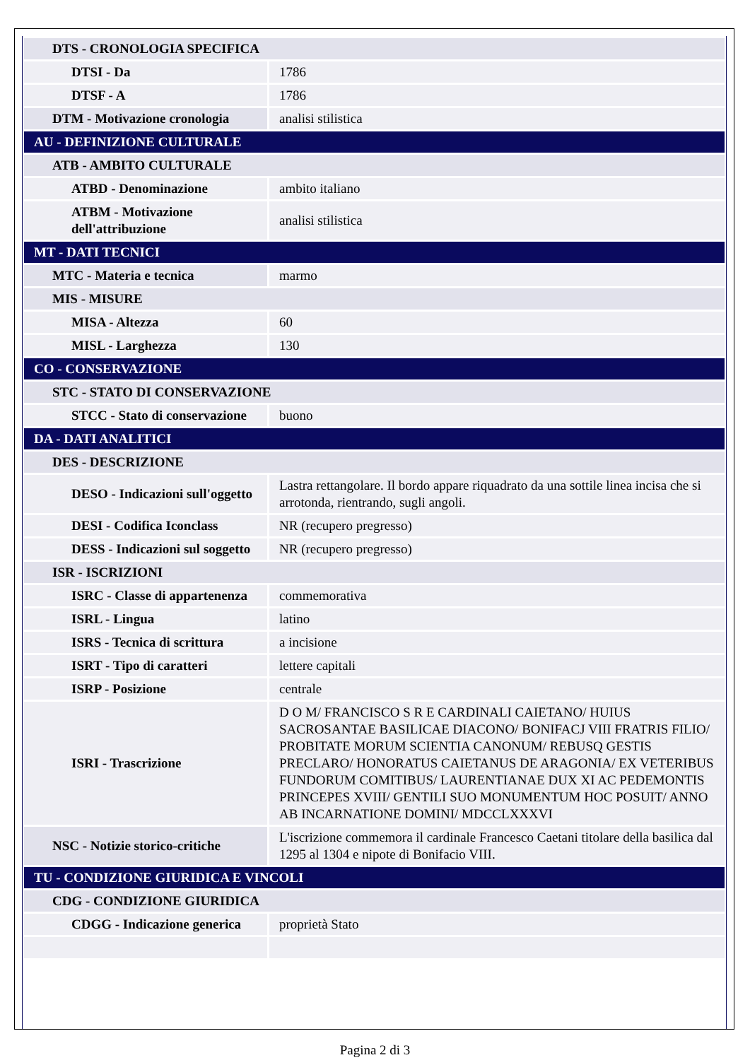| DTS - CRONOLOGIA SPECIFICA | |
| DTSI - Da | 1786 |
| DTSF - A | 1786 |
| DTM - Motivazione cronologia | analisi stilistica |
| AU - DEFINIZIONE CULTURALE | |
| ATB - AMBITO CULTURALE | |
| ATBD - Denominazione | ambito italiano |
| ATBM - Motivazione dell'attribuzione | analisi stilistica |
| MT - DATI TECNICI | |
| MTC - Materia e tecnica | marmo |
| MIS - MISURE | |
| MISA - Altezza | 60 |
| MISL - Larghezza | 130 |
| CO - CONSERVAZIONE | |
| STC - STATO DI CONSERVAZIONE | |
| STCC - Stato di conservazione | buono |
| DA - DATI ANALITICI | |
| DES - DESCRIZIONE | |
| DESO - Indicazioni sull'oggetto | Lastra rettangolare. Il bordo appare riquadrato da una sottile linea incisa che si arrotonda, rientrando, sugli angoli. |
| DESI - Codifica Iconclass | NR (recupero pregresso) |
| DESS - Indicazioni sul soggetto | NR (recupero pregresso) |
| ISR - ISCRIZIONI | |
| ISRC - Classe di appartenenza | commemorativa |
| ISRL - Lingua | latino |
| ISRS - Tecnica di scrittura | a incisione |
| ISRT - Tipo di caratteri | lettere capitali |
| ISRP - Posizione | centrale |
| ISRI - Trascrizione | D O M/ FRANCISCO S R E CARDINALI CAIETANO/ HUIUS SACROSANTAE BASILICAE DIACONO/ BONIFACJ VIII FRATRIS FILIO/ PROBITATE MORUM SCIENTIA CANONUM/ REBUSQ GESTIS PRECLARO/ HONORATUS CAIETANUS DE ARAGONIA/ EX VETERIBUS FUNDORUM COMITIBUS/ LAURENTIANAE DUX XI AC PEDEMONTIS PRINCEPES XVIII/ GENTILI SUO MONUMENTUM HOC POSUIT/ ANNO AB INCARNATIONE DOMINI/ MDCCLXXXVI |
| NSC - Notizie storico-critiche | L'iscrizione commemora il cardinale Francesco Caetani titolare della basilica dal 1295 al 1304 e nipote di Bonifacio VIII. |
| TU - CONDIZIONE GIURIDICA E VINCOLI | |
| CDG - CONDIZIONE GIURIDICA | |
| CDGG - Indicazione generica | proprietà Stato |
Pagina 2 di 3